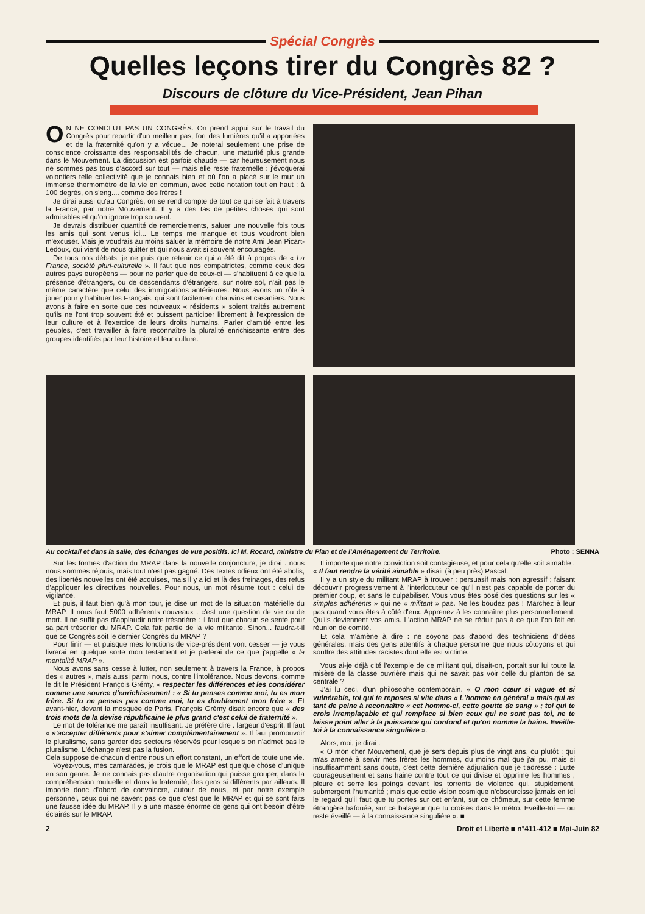Spécial Congrès
Quelles leçons tirer du Congrès 82 ?
Discours de clôture du Vice-Président, Jean Pihan
ON NE CONCLUT PAS UN CONGRÈS. On prend appui sur le travail du Congrès pour repartir d'un meilleur pas, fort des lumières qu'il a apportées et de la fraternité qu'on y a vécue... Je noterai seulement une prise de conscience croissante des responsabilités de chacun, une maturité plus grande dans le Mouvement. La discussion est parfois chaude — car heureusement nous ne sommes pas tous d'accord sur tout — mais elle reste fraternelle : j'évoquerai volontiers telle collectivité que je connais bien et où l'on a placé sur le mur un immense thermomètre de la vie en commun, avec cette notation tout en haut : à 100 degrés, on s'eng.... comme des frères !
Je dirai aussi qu'au Congrès, on se rend compte de tout ce qui se fait à travers la France, par notre Mouvement. Il y a des tas de petites choses qui sont admirables et qu'on ignore trop souvent.
Je devrais distribuer quantité de remerciements, saluer une nouvelle fois tous les amis qui sont venus ici... Le temps me manque et tous voudront bien m'excuser. Mais je voudrais au moins saluer la mémoire de notre Ami Jean Picart-Ledoux, qui vient de nous quitter et qui nous avait si souvent encouragés.
De tous nos débats, je ne puis que retenir ce qui a été dit à propos de « La France, société pluri-culturelle ». Il faut que nos compatriotes, comme ceux des autres pays européens — pour ne parler que de ceux-ci — s'habituent à ce que la présence d'étrangers, ou de descendants d'étrangers, sur notre sol, n'ait pas le même caractère que celui des immigrations antérieures. Nous avons un rôle à jouer pour y habituer les Français, qui sont facilement chauvins et casaniers. Nous avons à faire en sorte que ces nouveaux « résidents » soient traités autrement qu'ils ne l'ont trop souvent été et puissent participer librement à l'expression de leur culture et à l'exercice de leurs droits humains. Parler d'amitié entre les peuples, c'est travailler à faire reconnaître la pluralité enrichissante entre des groupes identifiés par leur histoire et leur culture.
Au cocktail et dans la salle, des échanges de vue positifs. Ici M. Rocard, ministre du Plan et de l'Aménagement du Territoire. Photo : SENNA
Sur les formes d'action du MRAP dans la nouvelle conjoncture, je dirai : nous nous sommes réjouis, mais tout n'est pas gagné. Des textes odieux ont été abolis, des libertés nouvelles ont été acquises, mais il y a ici et là des freinages, des refus d'appliquer les directives nouvelles. Pour nous, un mot résume tout : celui de vigilance.
Et puis, il faut bien qu'à mon tour, je dise un mot de la situation matérielle du MRAP. Il nous faut 5000 adhérents nouveaux : c'est une question de vie ou de mort. Il ne suffit pas d'applaudir notre trésorière : il faut que chacun se sente pour sa part trésorier du MRAP. Cela fait partie de la vie militante. Sinon... faudra-t-il que ce Congrès soit le dernier Congrès du MRAP ?
Pour finir — et puisque mes fonctions de vice-président vont cesser — je vous livrerai en quelque sorte mon testament et je parlerai de ce que j'appelle « la mentalité MRAP ».
Nous avons sans cesse à lutter, non seulement à travers la France, à propos des « autres », mais aussi parmi nous, contre l'intolérance. Nous devons, comme le dit le Président François Grémy, « respecter les différences et les considérer comme une source d'enrichissement : « Si tu penses comme moi, tu es mon frère. Si tu ne penses pas comme moi, tu es doublement mon frère ». Et avant-hier, devant la mosquée de Paris, François Grémy disait encore que « des trois mots de la devise républicaine le plus grand c'est celui de fraternité ».
Le mot de tolérance me paraît insuffisant. Je préfère dire : largeur d'esprit. Il faut « s'accepter différents pour s'aimer complémentairement ». Il faut promouvoir le pluralisme, sans garder des secteurs réservés pour lesquels on n'admet pas le pluralisme. L'échange n'est pas la fusion.
Cela suppose de chacun d'entre nous un effort constant, un effort de toute une vie.
Voyez-vous, mes camarades, je crois que le MRAP est quelque chose d'unique en son genre. Je ne connais pas d'autre organisation qui puisse grouper, dans la compréhension mutuelle et dans la fraternité, des gens si différents par ailleurs. Il importe donc d'abord de convaincre, autour de nous, et par notre exemple personnel, ceux qui ne savent pas ce que c'est que le MRAP et qui se sont faits une fausse idée du MRAP. Il y a une masse énorme de gens qui ont besoin d'être éclairés sur le MRAP.
Il importe que notre conviction soit contagieuse, et pour cela qu'elle soit aimable : « Il faut rendre la vérité aimable » disait (à peu près) Pascal.
Il y a un style du militant MRAP à trouver : persuasif mais non agressif ; faisant découvrir progressivement à l'interlocuteur ce qu'il n'est pas capable de porter du premier coup, et sans le culpabiliser. Vous vous êtes posé des questions sur les « simples adhérents » qui ne « militent » pas. Ne les boudez pas ! Marchez à leur pas quand vous êtes à côté d'eux. Apprenez à les connaître plus personnellement. Qu'ils deviennent vos amis. L'action MRAP ne se réduit pas à ce que l'on fait en réunion de comité.
Et cela m'amène à dire : ne soyons pas d'abord des techniciens d'idées générales, mais des gens attentifs à chaque personne que nous côtoyons et qui souffre des attitudes racistes dont elle est victime.
Vous ai-je déjà cité l'exemple de ce militant qui, disait-on, portait sur lui toute la misère de la classe ouvrière mais qui ne savait pas voir celle du planton de sa centrale ?
J'ai lu ceci, d'un philosophe contemporain. « O mon cœur si vague et si vulnérable, toi qui te reposes si vite dans « L'homme en général » mais qui as tant de peine à reconnaître « cet homme-ci, cette goutte de sang » ; toi qui te crois irremplaçable et qui remplace si bien ceux qui ne sont pas toi, ne te laisse point aller à la puissance qui confond et qu'on nomme la haine. Eveille-toi à la connaissance singulière ».
Alors, moi, je dirai :
« O mon cher Mouvement, que je sers depuis plus de vingt ans, ou plutôt : qui m'as amené à servir mes frères les hommes, du moins mal que j'ai pu, mais si insuffisamment sans doute, c'est cette dernière adjuration que je t'adresse : Lutte courageusement et sans haine contre tout ce qui divise et opprime les hommes ; pleure et serre les poings devant les torrents de violence qui, stupidement, submergent l'humanité ; mais que cette vision cosmique n'obscurcisse jamais en toi le regard qu'il faut que tu portes sur cet enfant, sur ce chômeur, sur cette femme étrangère bafouée, sur ce balayeur que tu croises dans le métro. Eveille-toi — ou reste éveillé — à la connaissance singulière ». ■
2 Droit et Liberté ■ n°411-412 ■ Mai-Juin 82